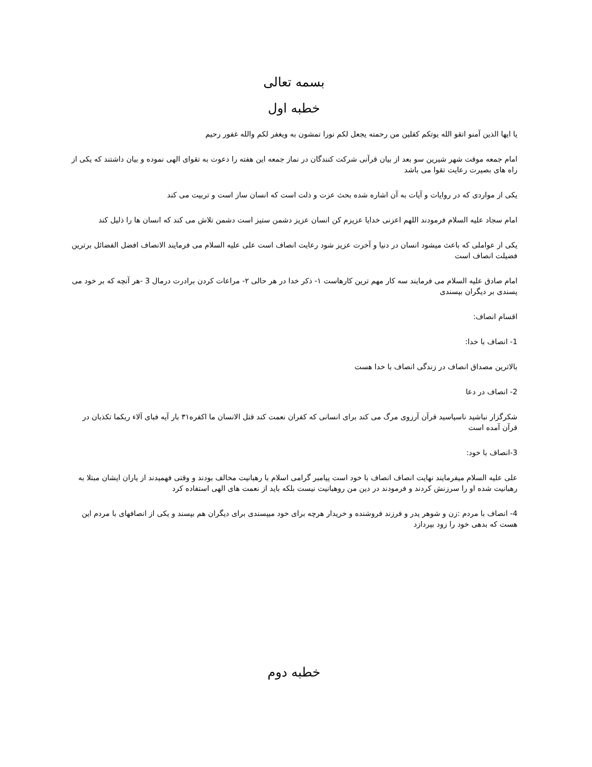بسمه تعالی
خطبه اول
یا ایها الذین آمنو اتقو الله یوتکم کفلین من رحمته یجعل لکم نورا تمشون به ویغفر لکم والله غفور رحیم
امام جمعه موقت شهر شیرین سو بعد از بیان قرآنی شرکت کنندگان در نماز جمعه این هفته را دعوت به تقوای الهی نموده و بیان داشتند که یکی از راه های بصیرت رعایت تقوا می باشد
یکی از مواردی که در روایات و آیات به آن اشاره شده بحث عزت و ذلت است که انسان ساز است و تربیت می کند
امام سجاد علیه السلام فرمودند اللهم اعزنی خدایا عزیزم کن انسان عزیز دشمن ستیز است دشمن تلاش می کند که انسان ها را ذلیل کند
یکی از عواملی که باعث میشود انسان در دنیا و آخرت عزیز شود رعایت انصاف است علی علیه السلام می فرمایند الانصاف افضل الفضائل برترین فضیلت انصاف است
امام صادق علیه السلام می فرمایند سه کار مهم ترین کارهاست ۱- ذکر خدا در هر حالی ۲- مراعات کردن برادرت درمال 3 -هر آنچه که بر خود می پسندی بر دیگران بپسندی
اقسام انصاف:
1- انصاف با خدا:
بالاترین مصداق انصاف در زندگی انصاف با خدا هست
2- انصاف در دعا
شکرگزار نباشید ناسپاسید قرآن آرزوی مرگ می کند برای انسانی که کفران نعمت کند قتل الانسان ما اکفره۳۱ بار آیه فبای آلاء ربکما تکذبان در قرآن آمده است
3-انصاف با خود:
علی علیه السلام میفرمایند نهایت انصاف انصاف با خود است پیامبر گرامی اسلام با رهبانیت مخالف بودند و وقتی فهمیدند از یاران ایشان مبتلا به رهبانیت شده او را سرزنش کردند و فرمودند در دین من روهبانیت نیست بلکه باید از نعمت های الهی استفاده کرد
4- انصاف با مردم :زن و شوهر پدر و فرزند فروشنده و خریدار هرچه برای خود میپسندی برای دیگران هم بپسند و یکی از انصافهای با مردم این هست که بدهی خود را زود بپردازد
خطبه دوم